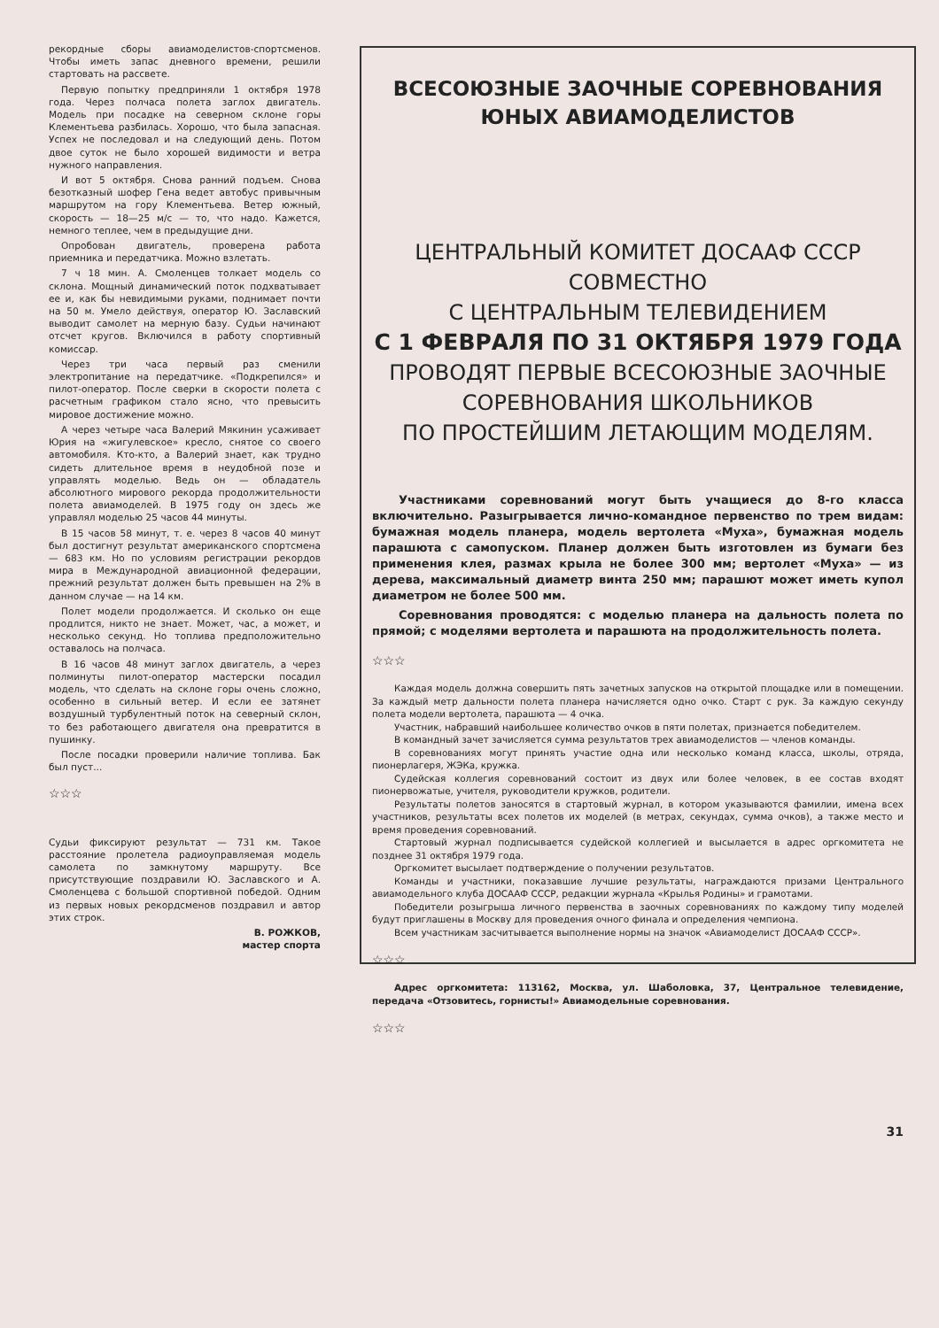рекордные сборы авиамоделистов-спортсменов. Чтобы иметь запас дневного времени, решили стартовать на рассвете.
Первую попытку предприняли 1 октября 1978 года. Через полчаса полета заглох двигатель. Модель при посадке на северном склоне горы Клементьева разбилась. Хорошо, что была запасная. Успех не последовал и на следующий день. Потом двое суток не было хорошей видимости и ветра нужного направления.
И вот 5 октября. Снова ранний подъем. Снова безотказный шофер Гена ведет автобус привычным маршрутом на гору Клементьева. Ветер южный, скорость — 18—25 м/с — то, что надо. Кажется, немного теплее, чем в предыдущие дни.
Опробован двигатель, проверена работа приемника и передатчика. Можно взлетать.
7 ч 18 мин. А. Смоленцев толкает модель со склона. Мощный динамический поток подхватывает ее и, как бы невидимыми руками, поднимает почти на 50 м. Умело действуя, оператор Ю. Заславский выводит самолет на мерную базу. Судьи начинают отсчет кругов. Включился в работу спортивный комиссар.
Через три часа первый раз сменили электропитание на передатчике. «Подкрепился» и пилот-оператор. После сверки в скорости полета с расчетным графиком стало ясно, что превысить мировое достижение можно.
А через четыре часа Валерий Мякинин усаживает Юрия на «жигулевское» кресло, снятое со своего автомобиля. Кто-кто, а Валерий знает, как трудно сидеть длительное время в неудобной позе и управлять моделью. Ведь он — обладатель абсолютного мирового рекорда продолжительности полета авиамоделей. В 1975 году он здесь же управлял моделью 25 часов 44 минуты.
В 15 часов 58 минут, т. е. через 8 часов 40 минут был достигнут результат американского спортсмена — 683 км. Но по условиям регистрации рекордов мира в Международной авиационной федерации, прежний результат должен быть превышен на 2% в данном случае — на 14 км.
Полет модели продолжается. И сколько он еще продлится, никто не знает. Может, час, а может, и несколько секунд. Но топлива предположительно оставалось на полчаса.
В 16 часов 48 минут заглох двигатель, а через полминуты пилот-оператор мастерски посадил модель, что сделать на склоне горы очень сложно, особенно в сильный ветер. И если ее затянет воздушный турбулентный поток на северный склон, то без работающего двигателя она превратится в пушинку.
После посадки проверили наличие топлива. Бак был пуст...
☆☆☆
Судьи фиксируют результат — 731 км. Такое расстояние пролетела радиоуправляемая модель самолета по замкнутому маршруту. Все присутствующие поздравили Ю. Заславского и А. Смоленцева с большой спортивной победой. Одним из первых новых рекордсменов поздравил и автор этих строк.
В. РОЖКОВ,
мастер спорта
ВСЕСОЮЗНЫЕ ЗАОЧНЫЕ СОРЕВНОВАНИЯ
ЮНЫХ АВИАМОДЕЛИСТОВ
ЦЕНТРАЛЬНЫЙ КОМИТЕТ ДОСААФ СССР
СОВМЕСТНО
С ЦЕНТРАЛЬНЫМ ТЕЛЕВИДЕНИЕМ
С 1 ФЕВРАЛЯ ПО 31 ОКТЯБРЯ 1979 ГОДА
ПРОВОДЯТ ПЕРВЫЕ ВСЕСОЮЗНЫЕ ЗАОЧНЫЕ
СОРЕВНОВАНИЯ ШКОЛЬНИКОВ
ПО ПРОСТЕЙШИМ ЛЕТАЮЩИМ МОДЕЛЯМ.
Участниками соревнований могут быть учащиеся до 8-го класса включительно. Разыгрывается лично-командное первенство по трем видам: бумажная модель планера, модель вертолета «Муха», бумажная модель парашюта с самопуском. Планер должен быть изготовлен из бумаги без применения клея, размах крыла не более 300 мм; вертолет «Муха» — из дерева, максимальный диаметр винта 250 мм; парашют может иметь купол диаметром не более 500 мм.
Соревнования проводятся: с моделью планера на дальность полета по прямой; с моделями вертолета и парашюта на продолжительность полета.
☆☆☆
Каждая модель должна совершить пять зачетных запусков на открытой площадке или в помещении. За каждый метр дальности полета планера начисляется одно очко. Старт с рук. За каждую секунду полета модели вертолета, парашюта — 4 очка.
Участник, набравший наибольшее количество очков в пяти полетах, признается победителем.
В командный зачет зачисляется сумма результатов трех авиамоделистов — членов команды.
В соревнованиях могут принять участие одна или несколько команд класса, школы, отряда, пионерлагеря, ЖЭКа, кружка.
Судейская коллегия соревнований состоит из двух или более человек, в ее состав входят пионервожатые, учителя, руководители кружков, родители.
Результаты полетов заносятся в стартовый журнал, в котором указываются фамилии, имена всех участников, результаты всех полетов их моделей (в метрах, секундах, сумма очков), а также место и время проведения соревнований.
Стартовый журнал подписывается судейской коллегией и высылается в адрес оргкомитета не позднее 31 октября 1979 года.
Оргкомитет высылает подтверждение о получении результатов.
Команды и участники, показавшие лучшие результаты, награждаются призами Центрального авиамодельного клуба ДОСААФ СССР, редакции журнала «Крылья Родины» и грамотами.
Победители розыгрыша личного первенства в заочных соревнованиях по каждому типу моделей будут приглашены в Москву для проведения очного финала и определения чемпиона.
Всем участникам засчитывается выполнение нормы на значок «Авиамоделист ДОСААФ СССР».
☆☆☆
Адрес оргкомитета: 113162, Москва, ул. Шаболовка, 37, Центральное телевидение, передача «Отзовитесь, горнисты!» Авиамодельные соревнования.
☆☆☆
31